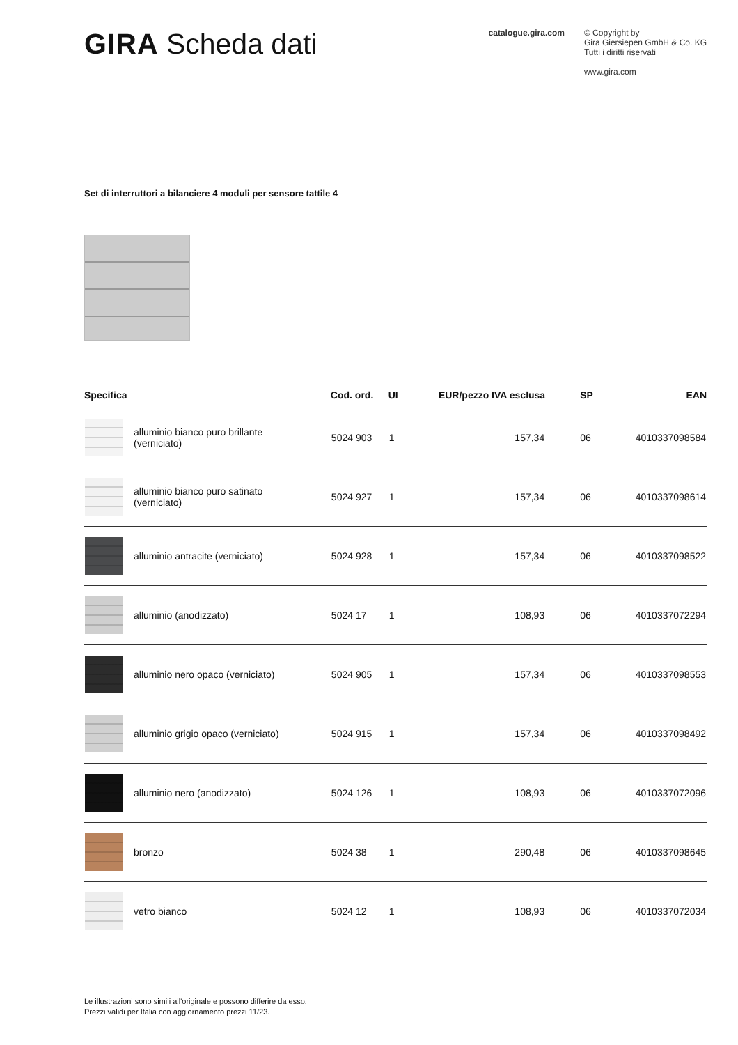GIRA Scheda dati
catalogue.gira.com © Copyright by
Gira Giersiepen GmbH & Co. KG
Tutti i diritti riservati
www.gira.com
Set di interruttori a bilanciere 4 moduli per sensore tattile 4
| Specifica | | Cod. ord. | UI | EUR/pezzo IVA esclusa | SP | EAN |
| --- | --- | --- | --- | --- | --- | --- |
| | alluminio bianco puro brillante (verniciato) | 5024 903 | 1 | 157,34 | 06 | 4010337098584 |
| | alluminio bianco puro satinato (verniciato) | 5024 927 | 1 | 157,34 | 06 | 4010337098614 |
| | alluminio antracite (verniciato) | 5024 928 | 1 | 157,34 | 06 | 4010337098522 |
| | alluminio (anodizzato) | 5024 17 | 1 | 108,93 | 06 | 4010337072294 |
| | alluminio nero opaco (verniciato) | 5024 905 | 1 | 157,34 | 06 | 4010337098553 |
| | alluminio grigio opaco (verniciato) | 5024 915 | 1 | 157,34 | 06 | 4010337098492 |
| | alluminio nero (anodizzato) | 5024 126 | 1 | 108,93 | 06 | 4010337072096 |
| | bronzo | 5024 38 | 1 | 290,48 | 06 | 4010337098645 |
| | vetro bianco | 5024 12 | 1 | 108,93 | 06 | 4010337072034 |
Le illustrazioni sono simili all'originale e possono differire da esso.
Prezzi validi per Italia con aggiornamento prezzi 11/23.